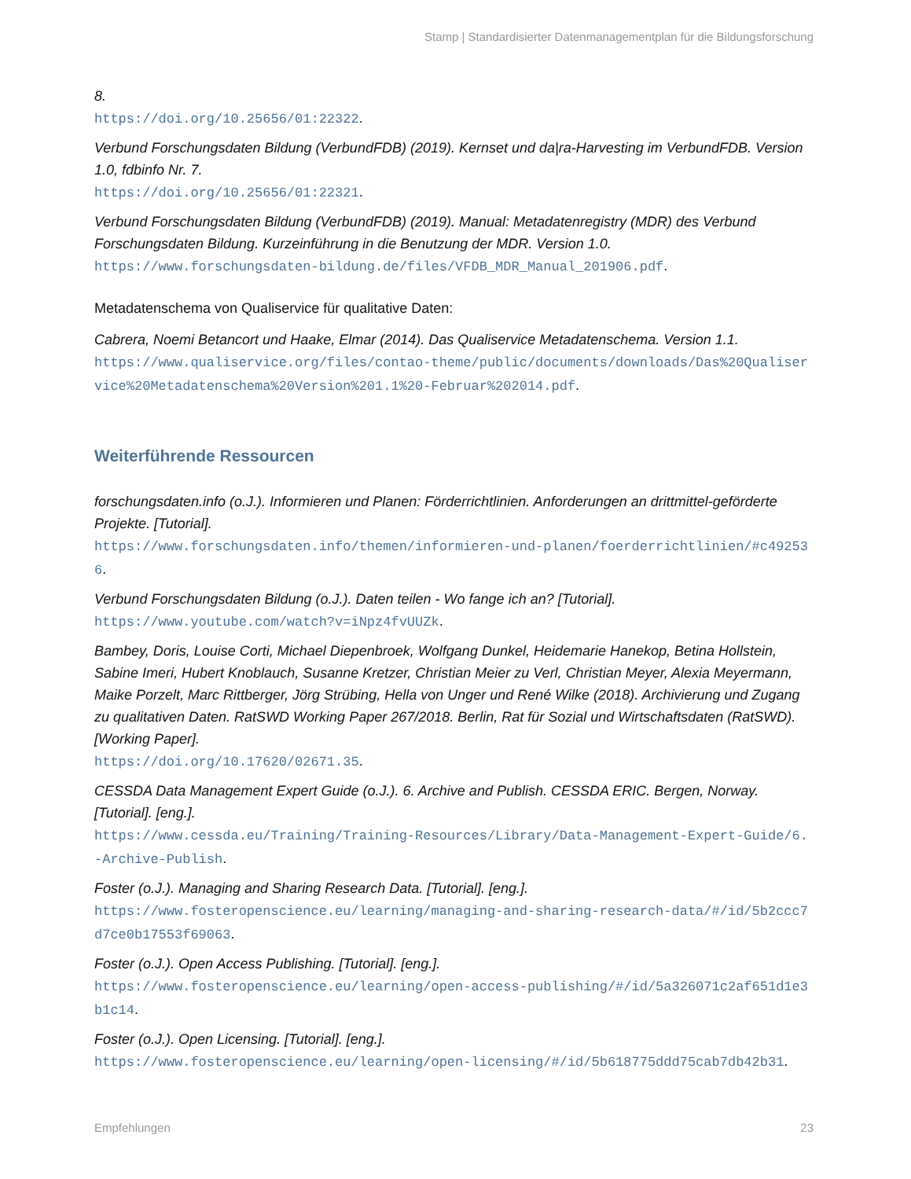Stamp | Standardisierter Datenmanagementplan für die Bildungsforschung
8.
https://doi.org/10.25656/01:22322.
Verbund Forschungsdaten Bildung (VerbundFDB) (2019). Kernset und da|ra-Harvesting im VerbundFDB. Version 1.0, fdbinfo Nr. 7.
https://doi.org/10.25656/01:22321.
Verbund Forschungsdaten Bildung (VerbundFDB) (2019). Manual: Metadatenregistry (MDR) des Verbund Forschungsdaten Bildung. Kurzeinführung in die Benutzung der MDR. Version 1.0.
https://www.forschungsdaten-bildung.de/files/VFDB_MDR_Manual_201906.pdf.
Metadatenschema von Qualiservice für qualitative Daten:
Cabrera, Noemi Betancort und Haake, Elmar (2014). Das Qualiservice Metadatenschema. Version 1.1.
https://www.qualiservice.org/files/contao-theme/public/documents/downloads/Das%20Qualiservice%20Metadatenschema%20Version%201.1%20-Februar%202014.pdf.
Weiterführende Ressourcen
forschungsdaten.info (o.J.). Informieren und Planen: Förderrichtlinien. Anforderungen an drittmittel-geförderte Projekte. [Tutorial].
https://www.forschungsdaten.info/themen/informieren-und-planen/foerderrichtlinien/#c492536.
Verbund Forschungsdaten Bildung (o.J.). Daten teilen - Wo fange ich an? [Tutorial].
https://www.youtube.com/watch?v=iNpz4fvUUZk.
Bambey, Doris, Louise Corti, Michael Diepenbroek, Wolfgang Dunkel, Heidemarie Hanekop, Betina Hollstein, Sabine Imeri, Hubert Knoblauch, Susanne Kretzer, Christian Meier zu Verl, Christian Meyer, Alexia Meyermann, Maike Porzelt, Marc Rittberger, Jörg Strübing, Hella von Unger und René Wilke (2018). Archivierung und Zugang zu qualitativen Daten. RatSWD Working Paper 267/2018. Berlin, Rat für Sozial und Wirtschaftsdaten (RatSWD). [Working Paper].
https://doi.org/10.17620/02671.35.
CESSDA Data Management Expert Guide (o.J.). 6. Archive and Publish. CESSDA ERIC. Bergen, Norway. [Tutorial]. [eng.].
https://www.cessda.eu/Training/Training-Resources/Library/Data-Management-Expert-Guide/6.-Archive-Publish.
Foster (o.J.). Managing and Sharing Research Data. [Tutorial]. [eng.].
https://www.fosteropenscience.eu/learning/managing-and-sharing-research-data/#/id/5b2ccc7d7ce0b17553f69063.
Foster (o.J.). Open Access Publishing. [Tutorial]. [eng.].
https://www.fosteropenscience.eu/learning/open-access-publishing/#/id/5a326071c2af651d1e3b1c14.
Foster (o.J.). Open Licensing. [Tutorial]. [eng.].
https://www.fosteropenscience.eu/learning/open-licensing/#/id/5b618775ddd75cab7db42b31.
Empfehlungen 23